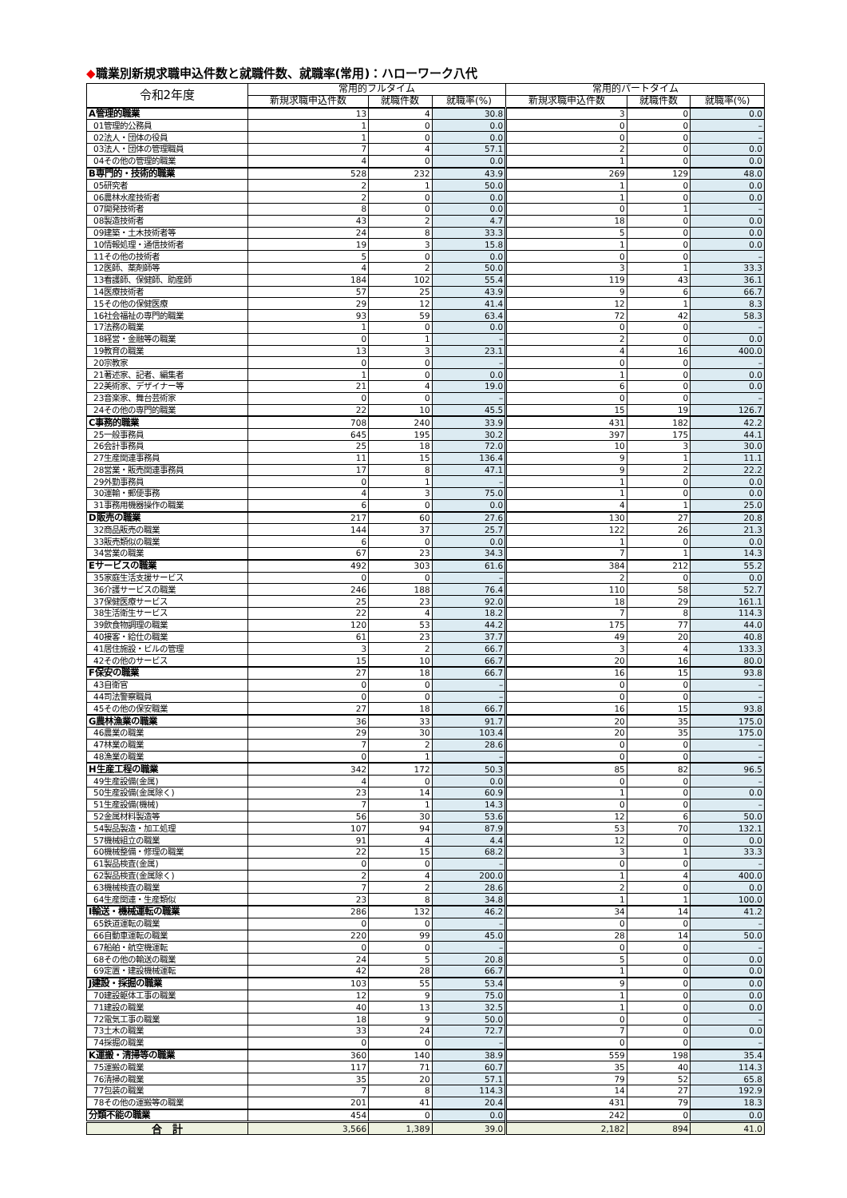◆職業別新規求職申込件数と就職件数、就職率(常用)：ハローワーク八代
| 令和2年度 | 常用的フルタイム | | | 常用的パートタイム | | |
| --- | --- | --- | --- | --- | --- | --- |
| | 新規求職申込件数 | 就職件数 | 就職率(%) | 新規求職申込件数 | 就職件数 | 就職率(%) |
| A管理的職業 | 13 | 4 | 30.8 | 3 | 0 | 0.0 |
| 01管理的公務員 | 1 | 0 | 0.0 | 0 | 0 | – |
| 02法人・団体の役員 | 1 | 0 | 0.0 | 0 | 0 | – |
| 03法人・団体の管理職員 | 7 | 4 | 57.1 | 2 | 0 | 0.0 |
| 04その他の管理的職業 | 4 | 0 | 0.0 | 1 | 0 | 0.0 |
| B専門的・技術的職業 | 528 | 232 | 43.9 | 269 | 129 | 48.0 |
| 05研究者 | 2 | 1 | 50.0 | 1 | 0 | 0.0 |
| 06農林水産技術者 | 2 | 0 | 0.0 | 1 | 0 | 0.0 |
| 07開発技術者 | 8 | 0 | 0.0 | 0 | 1 | – |
| 08製造技術者 | 43 | 2 | 4.7 | 18 | 0 | 0.0 |
| 09建築・土木技術者等 | 24 | 8 | 33.3 | 5 | 0 | 0.0 |
| 10情報処理・通信技術者 | 19 | 3 | 15.8 | 1 | 0 | 0.0 |
| 11その他の技術者 | 5 | 0 | 0.0 | 0 | 0 | – |
| 12医師、薬剤師等 | 4 | 2 | 50.0 | 3 | 1 | 33.3 |
| 13看護師、保健師、助産師 | 184 | 102 | 55.4 | 119 | 43 | 36.1 |
| 14医療技術者 | 57 | 25 | 43.9 | 9 | 6 | 66.7 |
| 15その他の保健医療 | 29 | 12 | 41.4 | 12 | 1 | 8.3 |
| 16社会福祉の専門的職業 | 93 | 59 | 63.4 | 72 | 42 | 58.3 |
| 17法務の職業 | 1 | 0 | 0.0 | 0 | 0 | – |
| 18経営・金融等の職業 | 0 | 1 | – | 2 | 0 | 0.0 |
| 19教育の職業 | 13 | 3 | 23.1 | 4 | 16 | 400.0 |
| 20宗教家 | 0 | 0 | – | 0 | 0 | – |
| 21著述家、記者、編集者 | 1 | 0 | 0.0 | 1 | 0 | 0.0 |
| 22美術家、デザイナー等 | 21 | 4 | 19.0 | 6 | 0 | 0.0 |
| 23音楽家、舞台芸術家 | 0 | 0 | – | 0 | 0 | – |
| 24その他の専門的職業 | 22 | 10 | 45.5 | 15 | 19 | 126.7 |
| C事務的職業 | 708 | 240 | 33.9 | 431 | 182 | 42.2 |
| 25一般事務員 | 645 | 195 | 30.2 | 397 | 175 | 44.1 |
| 26会計事務員 | 25 | 18 | 72.0 | 10 | 3 | 30.0 |
| 27生産関連事務員 | 11 | 15 | 136.4 | 9 | 1 | 11.1 |
| 28営業・販売関連事務員 | 17 | 8 | 47.1 | 9 | 2 | 22.2 |
| 29外勤事務員 | 0 | 1 | – | 1 | 0 | 0.0 |
| 30運輸・郵便事務 | 4 | 3 | 75.0 | 1 | 0 | 0.0 |
| 31事務用機器操作の職業 | 6 | 0 | 0.0 | 4 | 1 | 25.0 |
| D販売の職業 | 217 | 60 | 27.6 | 130 | 27 | 20.8 |
| 32商品販売の職業 | 144 | 37 | 25.7 | 122 | 26 | 21.3 |
| 33販売類似の職業 | 6 | 0 | 0.0 | 1 | 0 | 0.0 |
| 34営業の職業 | 67 | 23 | 34.3 | 7 | 1 | 14.3 |
| Eサービスの職業 | 492 | 303 | 61.6 | 384 | 212 | 55.2 |
| 35家庭生活支援サービス | 0 | 0 | – | 2 | 0 | 0.0 |
| 36介護サービスの職業 | 246 | 188 | 76.4 | 110 | 58 | 52.7 |
| 37保健医療サービス | 25 | 23 | 92.0 | 18 | 29 | 161.1 |
| 38生活衛生サービス | 22 | 4 | 18.2 | 7 | 8 | 114.3 |
| 39飲食物調理の職業 | 120 | 53 | 44.2 | 175 | 77 | 44.0 |
| 40接客・給仕の職業 | 61 | 23 | 37.7 | 49 | 20 | 40.8 |
| 41居住施設・ビルの管理 | 3 | 2 | 66.7 | 3 | 4 | 133.3 |
| 42その他のサービス | 15 | 10 | 66.7 | 20 | 16 | 80.0 |
| F保安の職業 | 27 | 18 | 66.7 | 16 | 15 | 93.8 |
| 43自衛官 | 0 | 0 | – | 0 | 0 | – |
| 44司法警察職員 | 0 | 0 | – | 0 | 0 | – |
| 45その他の保安職業 | 27 | 18 | 66.7 | 16 | 15 | 93.8 |
| G農林漁業の職業 | 36 | 33 | 91.7 | 20 | 35 | 175.0 |
| 46農業の職業 | 29 | 30 | 103.4 | 20 | 35 | 175.0 |
| 47林業の職業 | 7 | 2 | 28.6 | 0 | 0 | – |
| 48漁業の職業 | 0 | 1 | – | 0 | 0 | – |
| H生産工程の職業 | 342 | 172 | 50.3 | 85 | 82 | 96.5 |
| 49生産設備(金属) | 4 | 0 | 0.0 | 0 | 0 | – |
| 50生産設備(金属除く) | 23 | 14 | 60.9 | 1 | 0 | 0.0 |
| 51生産設備(機械) | 7 | 1 | 14.3 | 0 | 0 | – |
| 52金属材料製造等 | 56 | 30 | 53.6 | 12 | 6 | 50.0 |
| 54製品製造・加工処理 | 107 | 94 | 87.9 | 53 | 70 | 132.1 |
| 57機械組立の職業 | 91 | 4 | 4.4 | 12 | 0 | 0.0 |
| 60機械整備・修理の職業 | 22 | 15 | 68.2 | 3 | 1 | 33.3 |
| 61製品検査(金属) | 0 | 0 | – | 0 | 0 | – |
| 62製品検査(金属除く) | 2 | 4 | 200.0 | 1 | 4 | 400.0 |
| 63機械検査の職業 | 7 | 2 | 28.6 | 2 | 0 | 0.0 |
| 64生産関連・生産類似 | 23 | 8 | 34.8 | 1 | 1 | 100.0 |
| I輸送・機械運転の職業 | 286 | 132 | 46.2 | 34 | 14 | 41.2 |
| 65鉄道運転の職業 | 0 | 0 | – | 0 | 0 | – |
| 66自動車運転の職業 | 220 | 99 | 45.0 | 28 | 14 | 50.0 |
| 67船舶・航空機運転 | 0 | 0 | – | 0 | 0 | – |
| 68その他の輸送の職業 | 24 | 5 | 20.8 | 5 | 0 | 0.0 |
| 69定置・建設機械運転 | 42 | 28 | 66.7 | 1 | 0 | 0.0 |
| J建設・採掘の職業 | 103 | 55 | 53.4 | 9 | 0 | 0.0 |
| 70建設躯体工事の職業 | 12 | 9 | 75.0 | 1 | 0 | 0.0 |
| 71建設の職業 | 40 | 13 | 32.5 | 1 | 0 | 0.0 |
| 72電気工事の職業 | 18 | 9 | 50.0 | 0 | 0 | – |
| 73土木の職業 | 33 | 24 | 72.7 | 7 | 0 | 0.0 |
| 74採掘の職業 | 0 | 0 | – | 0 | 0 | – |
| K運搬・清掃等の職業 | 360 | 140 | 38.9 | 559 | 198 | 35.4 |
| 75運搬の職業 | 117 | 71 | 60.7 | 35 | 40 | 114.3 |
| 76清掃の職業 | 35 | 20 | 57.1 | 79 | 52 | 65.8 |
| 77包装の職業 | 7 | 8 | 114.3 | 14 | 27 | 192.9 |
| 78その他の運搬等の職業 | 201 | 41 | 20.4 | 431 | 79 | 18.3 |
| 分類不能の職業 | 454 | 0 | 0.0 | 242 | 0 | 0.0 |
| 合 計 | 3,566 | 1,389 | 39.0 | 2,182 | 894 | 41.0 |